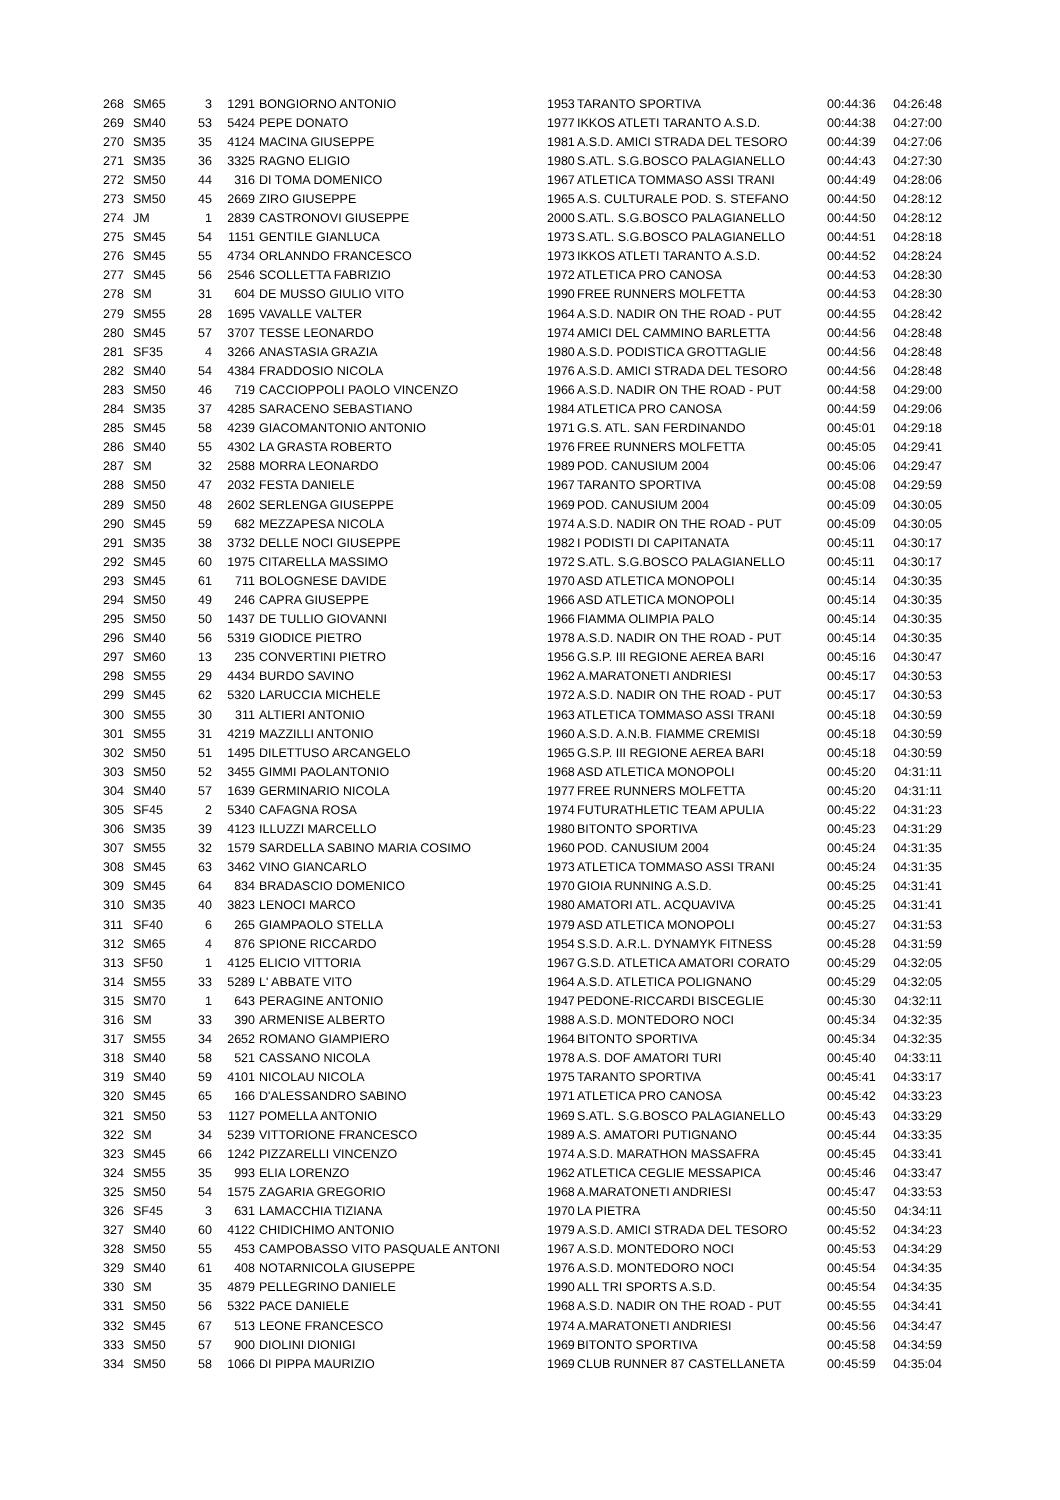| 268 | SM65 | 3 | 1291 | BONGIORNO ANTONIO | 1953 | TARANTO SPORTIVA | 00:44:36 | 04:26:48 |
| 269 | SM40 | 53 | 5424 | PEPE DONATO | 1977 | IKKOS ATLETI TARANTO A.S.D. | 00:44:38 | 04:27:00 |
| 270 | SM35 | 35 | 4124 | MACINA GIUSEPPE | 1981 | A.S.D. AMICI STRADA DEL TESORO | 00:44:39 | 04:27:06 |
| 271 | SM35 | 36 | 3325 | RAGNO ELIGIO | 1980 | S.ATL. S.G.BOSCO PALAGIANELLO | 00:44:43 | 04:27:30 |
| 272 | SM50 | 44 | 316 | DI TOMA DOMENICO | 1967 | ATLETICA TOMMASO ASSI TRANI | 00:44:49 | 04:28:06 |
| 273 | SM50 | 45 | 2669 | ZIRO GIUSEPPE | 1965 | A.S. CULTURALE POD. S. STEFANO | 00:44:50 | 04:28:12 |
| 274 | JM | 1 | 2839 | CASTRONOVI GIUSEPPE | 2000 | S.ATL. S.G.BOSCO PALAGIANELLO | 00:44:50 | 04:28:12 |
| 275 | SM45 | 54 | 1151 | GENTILE GIANLUCA | 1973 | S.ATL. S.G.BOSCO PALAGIANELLO | 00:44:51 | 04:28:18 |
| 276 | SM45 | 55 | 4734 | ORLANNDO FRANCESCO | 1973 | IKKOS ATLETI TARANTO A.S.D. | 00:44:52 | 04:28:24 |
| 277 | SM45 | 56 | 2546 | SCOLLETTA FABRIZIO | 1972 | ATLETICA PRO CANOSA | 00:44:53 | 04:28:30 |
| 278 | SM | 31 | 604 | DE MUSSO GIULIO VITO | 1990 | FREE RUNNERS MOLFETTA | 00:44:53 | 04:28:30 |
| 279 | SM55 | 28 | 1695 | VAVALLE VALTER | 1964 | A.S.D. NADIR ON THE ROAD - PUT | 00:44:55 | 04:28:42 |
| 280 | SM45 | 57 | 3707 | TESSE LEONARDO | 1974 | AMICI DEL CAMMINO BARLETTA | 00:44:56 | 04:28:48 |
| 281 | SF35 | 4 | 3266 | ANASTASIA GRAZIA | 1980 | A.S.D. PODISTICA GROTTAGLIE | 00:44:56 | 04:28:48 |
| 282 | SM40 | 54 | 4384 | FRADDOSIO NICOLA | 1976 | A.S.D. AMICI STRADA DEL TESORO | 00:44:56 | 04:28:48 |
| 283 | SM50 | 46 | 719 | CACCIOPPOLI PAOLO VINCENZO | 1966 | A.S.D. NADIR ON THE ROAD - PUT | 00:44:58 | 04:29:00 |
| 284 | SM35 | 37 | 4285 | SARACENO SEBASTIANO | 1984 | ATLETICA PRO CANOSA | 00:44:59 | 04:29:06 |
| 285 | SM45 | 58 | 4239 | GIACOMANTONIO ANTONIO | 1971 | G.S. ATL. SAN FERDINANDO | 00:45:01 | 04:29:18 |
| 286 | SM40 | 55 | 4302 | LA GRASTA ROBERTO | 1976 | FREE RUNNERS MOLFETTA | 00:45:05 | 04:29:41 |
| 287 | SM | 32 | 2588 | MORRA LEONARDO | 1989 | POD. CANUSIUM 2004 | 00:45:06 | 04:29:47 |
| 288 | SM50 | 47 | 2032 | FESTA DANIELE | 1967 | TARANTO SPORTIVA | 00:45:08 | 04:29:59 |
| 289 | SM50 | 48 | 2602 | SERLENGA GIUSEPPE | 1969 | POD. CANUSIUM 2004 | 00:45:09 | 04:30:05 |
| 290 | SM45 | 59 | 682 | MEZZAPESA NICOLA | 1974 | A.S.D. NADIR ON THE ROAD - PUT | 00:45:09 | 04:30:05 |
| 291 | SM35 | 38 | 3732 | DELLE NOCI GIUSEPPE | 1982 | I PODISTI DI CAPITANATA | 00:45:11 | 04:30:17 |
| 292 | SM45 | 60 | 1975 | CITARELLA MASSIMO | 1972 | S.ATL. S.G.BOSCO PALAGIANELLO | 00:45:11 | 04:30:17 |
| 293 | SM45 | 61 | 711 | BOLOGNESE DAVIDE | 1970 | ASD ATLETICA MONOPOLI | 00:45:14 | 04:30:35 |
| 294 | SM50 | 49 | 246 | CAPRA GIUSEPPE | 1966 | ASD ATLETICA MONOPOLI | 00:45:14 | 04:30:35 |
| 295 | SM50 | 50 | 1437 | DE TULLIO GIOVANNI | 1966 | FIAMMA OLIMPIA PALO | 00:45:14 | 04:30:35 |
| 296 | SM40 | 56 | 5319 | GIODICE PIETRO | 1978 | A.S.D. NADIR ON THE ROAD - PUT | 00:45:14 | 04:30:35 |
| 297 | SM60 | 13 | 235 | CONVERTINI PIETRO | 1956 | G.S.P. III REGIONE AEREA BARI | 00:45:16 | 04:30:47 |
| 298 | SM55 | 29 | 4434 | BURDO SAVINO | 1962 | A.MARATONETI ANDRIESI | 00:45:17 | 04:30:53 |
| 299 | SM45 | 62 | 5320 | LARUCCIA MICHELE | 1972 | A.S.D. NADIR ON THE ROAD - PUT | 00:45:17 | 04:30:53 |
| 300 | SM55 | 30 | 311 | ALTIERI ANTONIO | 1963 | ATLETICA TOMMASO ASSI TRANI | 00:45:18 | 04:30:59 |
| 301 | SM55 | 31 | 4219 | MAZZILLI ANTONIO | 1960 | A.S.D. A.N.B. FIAMME CREMISI | 00:45:18 | 04:30:59 |
| 302 | SM50 | 51 | 1495 | DILETTUSO ARCANGELO | 1965 | G.S.P. III REGIONE AEREA BARI | 00:45:18 | 04:30:59 |
| 303 | SM50 | 52 | 3455 | GIMMI PAOLANTONIO | 1968 | ASD ATLETICA MONOPOLI | 00:45:20 | 04:31:11 |
| 304 | SM40 | 57 | 1639 | GERMINARIO NICOLA | 1977 | FREE RUNNERS MOLFETTA | 00:45:20 | 04:31:11 |
| 305 | SF45 | 2 | 5340 | CAFAGNA ROSA | 1974 | FUTURATHLETIC TEAM APULIA | 00:45:22 | 04:31:23 |
| 306 | SM35 | 39 | 4123 | ILLUZZI MARCELLO | 1980 | BITONTO SPORTIVA | 00:45:23 | 04:31:29 |
| 307 | SM55 | 32 | 1579 | SARDELLA SABINO MARIA COSIMO | 1960 | POD. CANUSIUM 2004 | 00:45:24 | 04:31:35 |
| 308 | SM45 | 63 | 3462 | VINO GIANCARLO | 1973 | ATLETICA TOMMASO ASSI TRANI | 00:45:24 | 04:31:35 |
| 309 | SM45 | 64 | 834 | BRADASCIO DOMENICO | 1970 | GIOIA RUNNING A.S.D. | 00:45:25 | 04:31:41 |
| 310 | SM35 | 40 | 3823 | LENOCI MARCO | 1980 | AMATORI ATL. ACQUAVIVA | 00:45:25 | 04:31:41 |
| 311 | SF40 | 6 | 265 | GIAMPAOLO STELLA | 1979 | ASD ATLETICA MONOPOLI | 00:45:27 | 04:31:53 |
| 312 | SM65 | 4 | 876 | SPIONE RICCARDO | 1954 | S.S.D. A.R.L. DYNAMYK FITNESS | 00:45:28 | 04:31:59 |
| 313 | SF50 | 1 | 4125 | ELICIO VITTORIA | 1967 | G.S.D. ATLETICA AMATORI CORATO | 00:45:29 | 04:32:05 |
| 314 | SM55 | 33 | 5289 | L' ABBATE VITO | 1964 | A.S.D. ATLETICA POLIGNANO | 00:45:29 | 04:32:05 |
| 315 | SM70 | 1 | 643 | PERAGINE ANTONIO | 1947 | PEDONE-RICCARDI BISCEGLIE | 00:45:30 | 04:32:11 |
| 316 | SM | 33 | 390 | ARMENISE ALBERTO | 1988 | A.S.D. MONTEDORO NOCI | 00:45:34 | 04:32:35 |
| 317 | SM55 | 34 | 2652 | ROMANO GIAMPIERO | 1964 | BITONTO SPORTIVA | 00:45:34 | 04:32:35 |
| 318 | SM40 | 58 | 521 | CASSANO NICOLA | 1978 | A.S. DOF AMATORI TURI | 00:45:40 | 04:33:11 |
| 319 | SM40 | 59 | 4101 | NICOLAU NICOLA | 1975 | TARANTO SPORTIVA | 00:45:41 | 04:33:17 |
| 320 | SM45 | 65 | 166 | D'ALESSANDRO SABINO | 1971 | ATLETICA PRO CANOSA | 00:45:42 | 04:33:23 |
| 321 | SM50 | 53 | 1127 | POMELLA ANTONIO | 1969 | S.ATL. S.G.BOSCO PALAGIANELLO | 00:45:43 | 04:33:29 |
| 322 | SM | 34 | 5239 | VITTORIONE FRANCESCO | 1989 | A.S. AMATORI PUTIGNANO | 00:45:44 | 04:33:35 |
| 323 | SM45 | 66 | 1242 | PIZZARELLI VINCENZO | 1974 | A.S.D. MARATHON MASSAFRA | 00:45:45 | 04:33:41 |
| 324 | SM55 | 35 | 993 | ELIA LORENZO | 1962 | ATLETICA CEGLIE MESSAPICA | 00:45:46 | 04:33:47 |
| 325 | SM50 | 54 | 1575 | ZAGARIA GREGORIO | 1968 | A.MARATONETI ANDRIESI | 00:45:47 | 04:33:53 |
| 326 | SF45 | 3 | 631 | LAMACCHIA TIZIANA | 1970 | LA PIETRA | 00:45:50 | 04:34:11 |
| 327 | SM40 | 60 | 4122 | CHIDICHIMO ANTONIO | 1979 | A.S.D. AMICI STRADA DEL TESORO | 00:45:52 | 04:34:23 |
| 328 | SM50 | 55 | 453 | CAMPOBASSO VITO PASQUALE ANTONI | 1967 | A.S.D. MONTEDORO NOCI | 00:45:53 | 04:34:29 |
| 329 | SM40 | 61 | 408 | NOTARNICOLA GIUSEPPE | 1976 | A.S.D. MONTEDORO NOCI | 00:45:54 | 04:34:35 |
| 330 | SM | 35 | 4879 | PELLEGRINO DANIELE | 1990 | ALL TRI SPORTS A.S.D. | 00:45:54 | 04:34:35 |
| 331 | SM50 | 56 | 5322 | PACE DANIELE | 1968 | A.S.D. NADIR ON THE ROAD - PUT | 00:45:55 | 04:34:41 |
| 332 | SM45 | 67 | 513 | LEONE FRANCESCO | 1974 | A.MARATONETI ANDRIESI | 00:45:56 | 04:34:47 |
| 333 | SM50 | 57 | 900 | DIOLINI DIONIGI | 1969 | BITONTO SPORTIVA | 00:45:58 | 04:34:59 |
| 334 | SM50 | 58 | 1066 | DI PIPPA MAURIZIO | 1969 | CLUB RUNNER 87 CASTELLANETA | 00:45:59 | 04:35:04 |